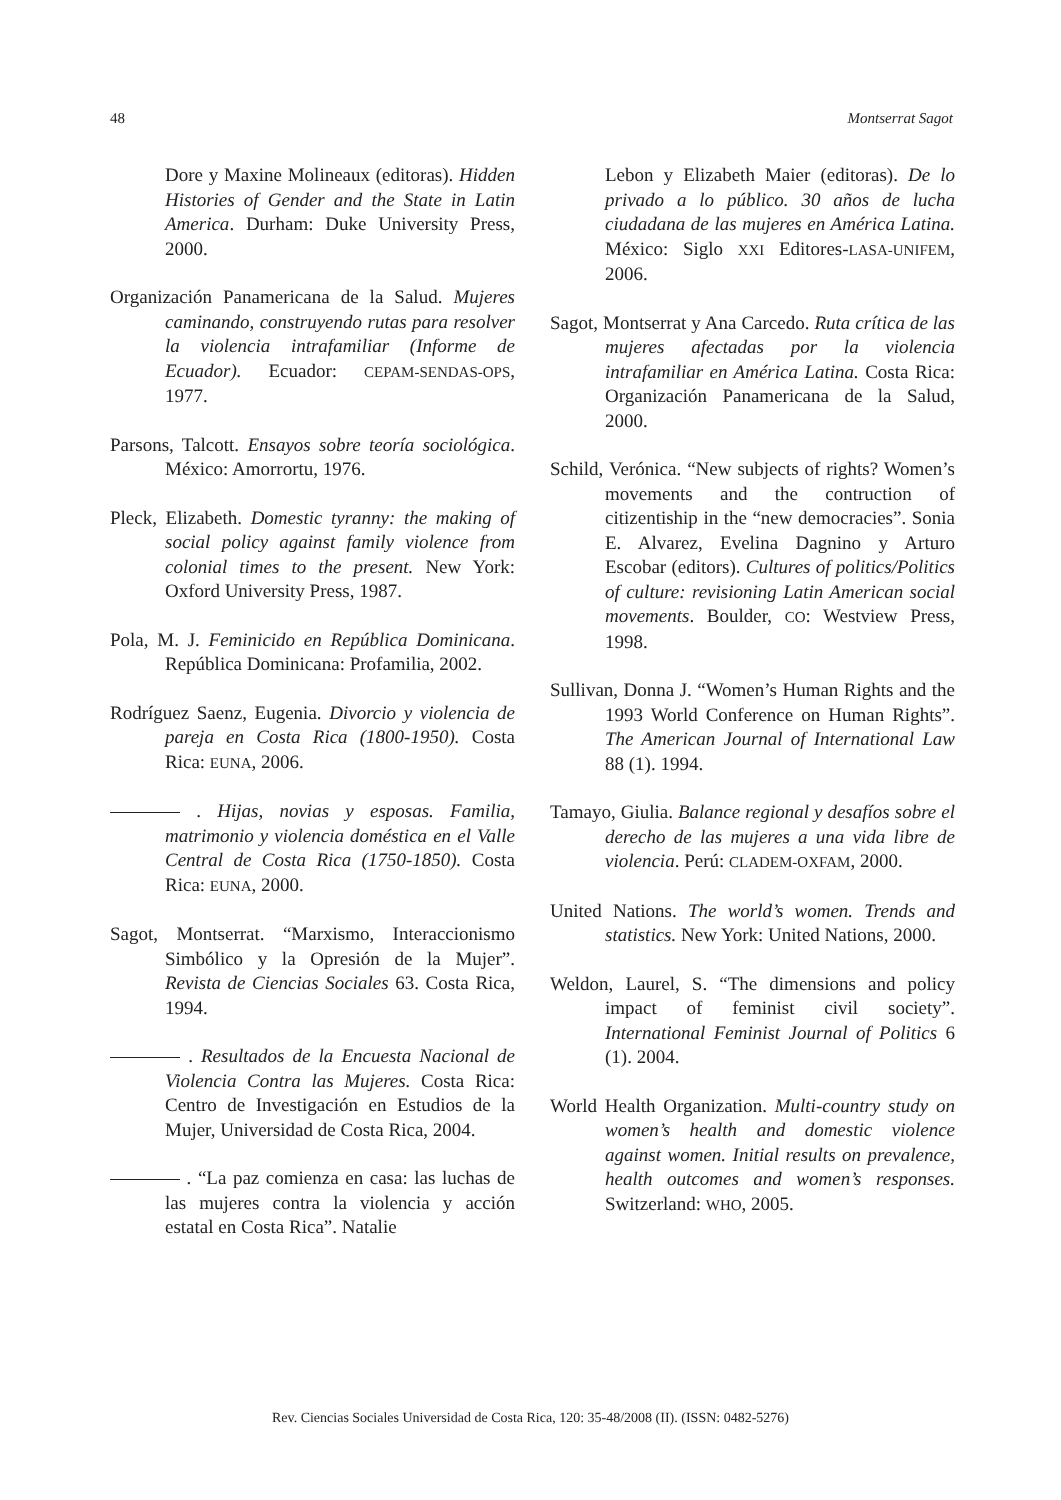48 Montserrat Sagot
Dore y Maxine Molineaux (editoras). Hidden Histories of Gender and the State in Latin America. Durham: Duke University Press, 2000.
Organización Panamericana de la Salud. Mujeres caminando, construyendo rutas para resolver la violencia intrafamiliar (Informe de Ecuador). Ecuador: CEPAM-SENDAS-OPS, 1977.
Parsons, Talcott. Ensayos sobre teoría sociológica. México: Amorrortu, 1976.
Pleck, Elizabeth. Domestic tyranny: the making of social policy against family violence from colonial times to the present. New York: Oxford University Press, 1987.
Pola, M. J. Feminicido en República Dominicana. República Dominicana: Profamilia, 2002.
Rodríguez Saenz, Eugenia. Divorcio y violencia de pareja en Costa Rica (1800-1950). Costa Rica: EUNA, 2006.
. Hijas, novias y esposas. Familia, matrimonio y violencia doméstica en el Valle Central de Costa Rica (1750-1850). Costa Rica: EUNA, 2000.
Sagot, Montserrat. “Marxismo, Interaccionismo Simbólico y la Opresión de la Mujer”. Revista de Ciencias Sociales 63. Costa Rica, 1994.
. Resultados de la Encuesta Nacional de Violencia Contra las Mujeres. Costa Rica: Centro de Investigación en Estudios de la Mujer, Universidad de Costa Rica, 2004.
. “La paz comienza en casa: las luchas de las mujeres contra la violencia y acción estatal en Costa Rica”. Natalie
Lebon y Elizabeth Maier (editoras). De lo privado a lo público. 30 años de lucha ciudadana de las mujeres en América Latina. México: Siglo XXI Editores-LASA-UNIFEM, 2006.
Sagot, Montserrat y Ana Carcedo. Ruta crítica de las mujeres afectadas por la violencia intrafamiliar en América Latina. Costa Rica: Organización Panamericana de la Salud, 2000.
Schild, Verónica. “New subjects of rights? Women’s movements and the contruction of citizentiship in the “new democracies”. Sonia E. Alvarez, Evelina Dagnino y Arturo Escobar (editors). Cultures of politics/Politics of culture: revisioning Latin American social movements. Boulder, CO: Westview Press, 1998.
Sullivan, Donna J. “Women’s Human Rights and the 1993 World Conference on Human Rights”. The American Journal of International Law 88 (1). 1994.
Tamayo, Giulia. Balance regional y desafíos sobre el derecho de las mujeres a una vida libre de violencia. Perú: CLADEM-OXFAM, 2000.
United Nations. The world’s women. Trends and statistics. New York: United Nations, 2000.
Weldon, Laurel, S. “The dimensions and policy impact of feminist civil society”. International Feminist Journal of Politics 6 (1). 2004.
World Health Organization. Multi-country study on women’s health and domestic violence against women. Initial results on prevalence, health outcomes and women’s responses. Switzerland: WHO, 2005.
Rev. Ciencias Sociales Universidad de Costa Rica, 120: 35-48/2008 (II). (ISSN: 0482-5276)